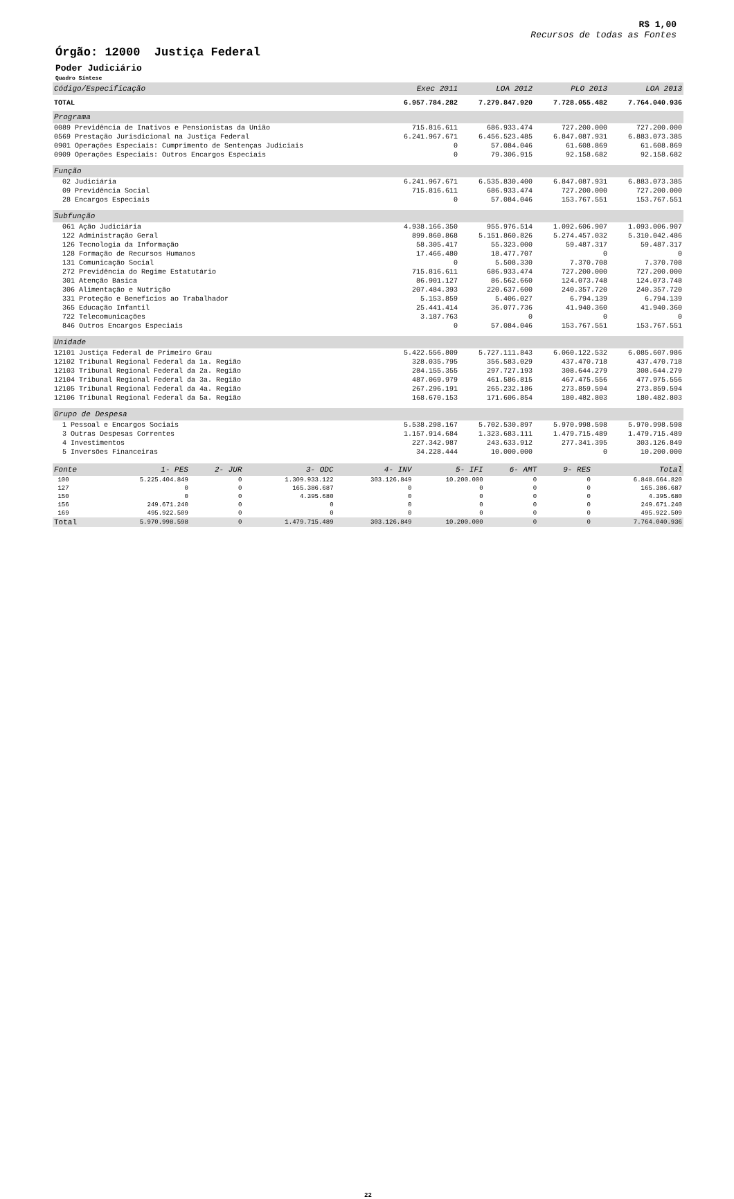R$ 1,00
Recursos de todas as Fontes
Órgão: 12000 Justiça Federal
Poder Judiciário
Quadro Síntese
| Código/Especificação | Exec 2011 | LOA 2012 | PLO 2013 | LOA 2013 |
| --- | --- | --- | --- | --- |
| TOTAL | 6.957.784.282 | 7.279.847.920 | 7.728.055.482 | 7.764.040.936 |
| Programa | | | | |
| 0089 Previdência de Inativos e Pensionistas da União | 715.816.611 | 686.933.474 | 727.200.000 | 727.200.000 |
| 0569 Prestação Jurisdicional na Justiça Federal | 6.241.967.671 | 6.456.523.485 | 6.847.087.931 | 6.883.073.385 |
| 0901 Operações Especiais: Cumprimento de Sentenças Judiciais | 0 | 57.084.046 | 61.608.869 | 61.608.869 |
| 0909 Operações Especiais: Outros Encargos Especiais | 0 | 79.306.915 | 92.158.682 | 92.158.682 |
| Função | | | | |
| 02 Judiciária | 6.241.967.671 | 6.535.830.400 | 6.847.087.931 | 6.883.073.385 |
| 09 Previdência Social | 715.816.611 | 686.933.474 | 727.200.000 | 727.200.000 |
| 28 Encargos Especiais | 0 | 57.084.046 | 153.767.551 | 153.767.551 |
| Subfunção | | | | |
| 061 Ação Judiciária | 4.938.166.350 | 955.976.514 | 1.092.606.907 | 1.093.006.907 |
| 122 Administração Geral | 899.860.868 | 5.151.860.826 | 5.274.457.032 | 5.310.042.486 |
| 126 Tecnologia da Informação | 58.305.417 | 55.323.000 | 59.487.317 | 59.487.317 |
| 128 Formação de Recursos Humanos | 17.466.480 | 18.477.707 | 0 | 0 |
| 131 Comunicação Social | 0 | 5.508.330 | 7.370.708 | 7.370.708 |
| 272 Previdência do Regime Estatutário | 715.816.611 | 686.933.474 | 727.200.000 | 727.200.000 |
| 301 Atenção Básica | 86.901.127 | 86.562.660 | 124.073.748 | 124.073.748 |
| 306 Alimentação e Nutrição | 207.484.393 | 220.637.600 | 240.357.720 | 240.357.720 |
| 331 Proteção e Benefícios ao Trabalhador | 5.153.859 | 5.406.027 | 6.794.139 | 6.794.139 |
| 365 Educação Infantil | 25.441.414 | 36.077.736 | 41.940.360 | 41.940.360 |
| 722 Telecomunicações | 3.187.763 | 0 | 0 | 0 |
| 846 Outros Encargos Especiais | 0 | 57.084.046 | 153.767.551 | 153.767.551 |
| Unidade | | | | |
| 12101 Justiça Federal de Primeiro Grau | 5.422.556.809 | 5.727.111.843 | 6.060.122.532 | 6.085.607.986 |
| 12102 Tribunal Regional Federal da 1a. Região | 328.035.795 | 356.583.029 | 437.470.718 | 437.470.718 |
| 12103 Tribunal Regional Federal da 2a. Região | 284.155.355 | 297.727.193 | 308.644.279 | 308.644.279 |
| 12104 Tribunal Regional Federal da 3a. Região | 487.069.979 | 461.586.815 | 467.475.556 | 477.975.556 |
| 12105 Tribunal Regional Federal da 4a. Região | 267.296.191 | 265.232.186 | 273.859.594 | 273.859.594 |
| 12106 Tribunal Regional Federal da 5a. Região | 168.670.153 | 171.606.854 | 180.482.803 | 180.482.803 |
| Grupo de Despesa | | | | |
| 1 Pessoal e Encargos Sociais | 5.538.298.167 | 5.702.530.897 | 5.970.998.598 | 5.970.998.598 |
| 3 Outras Despesas Correntes | 1.157.914.684 | 1.323.683.111 | 1.479.715.489 | 1.479.715.489 |
| 4 Investimentos | 227.342.987 | 243.633.912 | 277.341.395 | 303.126.849 |
| 5 Inversões Financeiras | 34.228.444 | 10.000.000 | 0 | 10.200.000 |
| Fonte | 1- PES | 2- JUR | 3- ODC | 4- INV | 5- IFI | 6- AMT | 9- RES | Total |
| --- | --- | --- | --- | --- | --- | --- | --- | --- |
| 100 | 5.225.404.849 | 0 | 1.309.933.122 | 303.126.849 | 10.200.000 | 0 | 0 | 6.848.664.820 |
| 127 | 0 | 0 | 165.386.687 | 0 | 0 | 0 | 0 | 165.386.687 |
| 150 | 0 | 0 | 4.395.680 | 0 | 0 | 0 | 0 | 4.395.680 |
| 156 | 249.671.240 | 0 | 0 | 0 | 0 | 0 | 0 | 249.671.240 |
| 169 | 495.922.509 | 0 | 0 | 0 | 0 | 0 | 0 | 495.922.509 |
| Total | 5.970.998.598 | 0 | 1.479.715.489 | 303.126.849 | 10.200.000 | 0 | 0 | 7.764.040.936 |
22